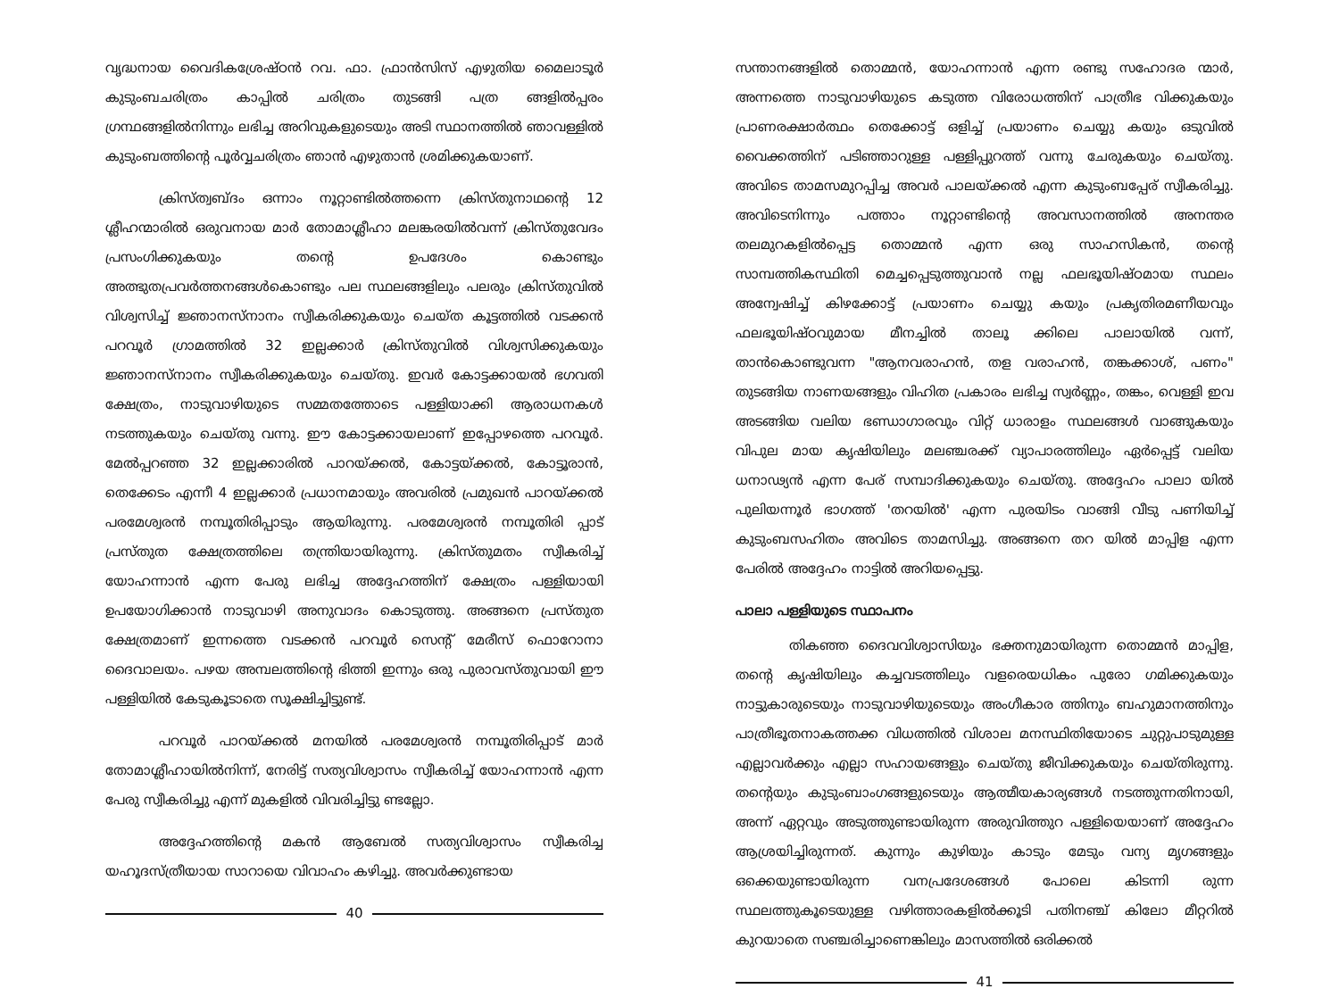വൃദ്ധനായ വൈദികശ്രേഷ്ഠൻ റവ. ഫാ. ഫ്രാൻസിസ് എഴുതിയ മൈലാടൂർ കുടുംബചരിത്രം കാപ്പിൽ ചരിത്രം തുടങ്ങി പത്ര ങ്ങളിൽപ്പരം ഗ്രന്ഥങ്ങളിൽനിന്നും ലഭിച്ച അറിവുകളുടെയും അടി സ്ഥാനത്തിൽ ഞാവള്ളിൽ കുടുംബത്തിന്റെ പൂർവ്വചരിത്രം ഞാൻ എഴുതാൻ ശ്രമിക്കുകയാണ്.
ക്രിസ്ത്വബ്ദം ഒന്നാം നൂറ്റാണ്ടിൽത്തന്നെ ക്രിസ്തുനാഥന്റെ 12 ശ്ലീഹന്മാരിൽ ഒരുവനായ മാർ തോമാശ്ലീഹാ മലങ്കരയിൽവന്ന് ക്രിസ്തുവേദം പ്രസംഗിക്കുകയും തന്റെ ഉപദേശം കൊണ്ടും അത്ഭുതപ്രവർത്തനങ്ങൾകൊണ്ടും പല സ്ഥലങ്ങളിലും പലരും ക്രിസ്തുവിൽ വിശ്വസിച്ച് ജ്ഞാനസ്നാനം സ്വീകരിക്കുകയും ചെയ്ത കൂട്ടത്തിൽ വടക്കൻ പറവൂർ ഗ്രാമത്തിൽ 32 ഇല്ലക്കാർ ക്രിസ്തുവിൽ വിശ്വസിക്കുകയും ജ്ഞാനസ്നാനം സ്വീകരിക്കുകയും ചെയ്തു. ഇവർ കോട്ടക്കായൽ ഭഗവതി ക്ഷേത്രം, നാടുവാഴിയുടെ സമ്മതത്തോടെ പള്ളിയാക്കി ആരാധനകൾ നടത്തുകയും ചെയ്തു വന്നു. ഈ കോട്ടക്കായലാണ് ഇപ്പോഴത്തെ പറവൂർ. മേൽപ്പറഞ്ഞ 32 ഇല്ലക്കാരിൽ പാറയ്ക്കൽ, കോട്ടയ്ക്കൽ, കോട്ടൂരാൻ, തെക്കേടം എന്നീ 4 ഇല്ലക്കാർ പ്രധാനമായും അവരിൽ പ്രമുഖൻ പാറയ്ക്കൽ പരമേശ്വരൻ നമ്പൂതിരിപ്പാടും ആയിരുന്നു. പരമേശ്വരൻ നമ്പൂതിരി പ്പാട് പ്രസ്തുത ക്ഷേത്രത്തിലെ തന്ത്രിയായിരുന്നു. ക്രിസ്തുമതം സ്വീകരിച്ച് യോഹന്നാൻ എന്ന പേരു ലഭിച്ച അദ്ദേഹത്തിന് ക്ഷേത്രം പള്ളിയായി ഉപയോഗിക്കാൻ നാടുവാഴി അനുവാദം കൊടുത്തു. അങ്ങനെ പ്രസ്തുത ക്ഷേത്രമാണ് ഇന്നത്തെ വടക്കൻ പറവൂർ സെന്റ് മേരീസ് ഫൊറോനാ ദൈവാലയം. പഴയ അമ്പലത്തിന്റെ ഭിത്തി ഇന്നും ഒരു പുരാവസ്തുവായി ഈ പള്ളിയിൽ കേടുകൂടാതെ സൂക്ഷിച്ചിട്ടുണ്ട്.
പറവൂർ പാറയ്ക്കൽ മനയിൽ പരമേശ്വരൻ നമ്പൂതിരിപ്പാട് മാർ തോമാശ്ലീഹായിൽനിന്ന്, നേരിട്ട് സത്യവിശ്വാസം സ്വീകരിച്ച് യോഹന്നാൻ എന്ന പേരു സ്വീകരിച്ചു എന്ന് മുകളിൽ വിവരിച്ചിട്ടു ണ്ടല്ലോ.
അദ്ദേഹത്തിന്റെ മകൻ ആബേൽ സത്യവിശ്വാസം സ്വീകരിച്ച യഹൂദസ്ത്രീയായ സാറായെ വിവാഹം കഴിച്ചു. അവർക്കുണ്ടായ
40
സന്താനങ്ങളിൽ തൊമ്മൻ, യോഹന്നാൻ എന്ന രണ്ടു സഹോദര ന്മാർ, അന്നത്തെ നാടുവാഴിയുടെ കടുത്ത വിരോധത്തിന് പാത്രീഭ വിക്കുകയും പ്രാണരക്ഷാർത്ഥം തെക്കോട്ട് ഒളിച്ച് പ്രയാണം ചെയ്യു കയും ഒടുവിൽ വൈക്കത്തിന് പടിഞ്ഞാറുള്ള പള്ളിപ്പുറത്ത് വന്നു ചേരുകയും ചെയ്തു. അവിടെ താമസമുറപ്പിച്ച അവർ പാലയ്ക്കൽ എന്ന കുടുംബപ്പേര് സ്വീകരിച്ചു. അവിടെനിന്നും പത്താം നൂറ്റാണ്ടിന്റെ അവസാനത്തിൽ അനന്തര തലമുറകളിൽപ്പെട്ട തൊമ്മൻ എന്ന ഒരു സാഹസികൻ, തന്റെ സാമ്പത്തികസ്ഥിതി മെച്ചപ്പെടുത്തുവാൻ നല്ല ഫലഭൂയിഷ്ഠമായ സ്ഥലം അന്വേഷിച്ച് കിഴക്കോട്ട് പ്രയാണം ചെയ്യു കയും പ്രകൃതിരമണീയവും ഫലഭൂയിഷ്ഠവുമായ മീനച്ചിൽ താലൂ ക്കിലെ പാലായിൽ വന്ന്, താൻകൊണ്ടുവന്ന "ആനവരാഹൻ, തള വരാഹൻ, തങ്കക്കാശ്, പണം" തുടങ്ങിയ നാണയങ്ങളും വിഹിത പ്രകാരം ലഭിച്ച സ്വർണ്ണം, തങ്കം, വെള്ളി ഇവ അടങ്ങിയ വലിയ ഭണ്ഡാഗാരവും വിറ്റ് ധാരാളം സ്ഥലങ്ങൾ വാങ്ങുകയും വിപുല മായ കൃഷിയിലും മലഞ്ചരക്ക് വ്യാപാരത്തിലും ഏർപ്പെട്ട് വലിയ ധനാഢ്യൻ എന്ന പേര് സമ്പാദിക്കുകയും ചെയ്തു. അദ്ദേഹം പാലാ യിൽ പുലിയന്നൂർ ഭാഗത്ത് 'തറയിൽ' എന്ന പുരയിടം വാങ്ങി വീടു പണിയിച്ച് കുടുംബസഹിതം അവിടെ താമസിച്ചു. അങ്ങനെ തറ യിൽ മാപ്പിള എന്ന പേരിൽ അദ്ദേഹം നാട്ടിൽ അറിയപ്പെട്ടു.
പാലാ പള്ളിയുടെ സ്ഥാപനം
തികഞ്ഞ ദൈവവിശ്വാസിയും ഭക്തനുമായിരുന്ന തൊമ്മൻ മാപ്പിള, തന്റെ കൃഷിയിലും കച്ചവടത്തിലും വളരെയധികം പുരോ ഗമിക്കുകയും നാട്ടുകാരുടെയും നാടുവാഴിയുടെയും അംഗീകാര ത്തിനും ബഹുമാനത്തിനും പാത്രീഭൂതനാകത്തക്ക വിധത്തിൽ വിശാല മനസ്ഥിതിയോടെ ചുറ്റുപാടുമുള്ള എല്ലാവർക്കും എല്ലാ സഹായങ്ങളും ചെയ്തു ജീവിക്കുകയും ചെയ്തിരുന്നു. തന്റെയും കുടുംബാംഗങ്ങളുടെയും ആത്മീയകാര്യങ്ങൾ നടത്തുന്നതിനായി, അന്ന് ഏറ്റവും അടുത്തുണ്ടായിരുന്ന അരുവിത്തുറ പള്ളിയെയാണ് അദ്ദേഹം ആശ്രയിച്ചിരുന്നത്. കുന്നും കുഴിയും കാടും മേടും വന്യ മൃഗങ്ങളും ഒക്കെയുണ്ടായിരുന്ന വനപ്രദേശങ്ങൾ പോലെ കിടന്നി രുന്ന സ്ഥലത്തുകൂടെയുള്ള വഴിത്താരകളിൽക്കൂടി പതിനഞ്ച് കിലോ മീറ്ററിൽ കുറയാതെ സഞ്ചരിച്ചാണെങ്കിലും മാസത്തിൽ ഒരിക്കൽ
41